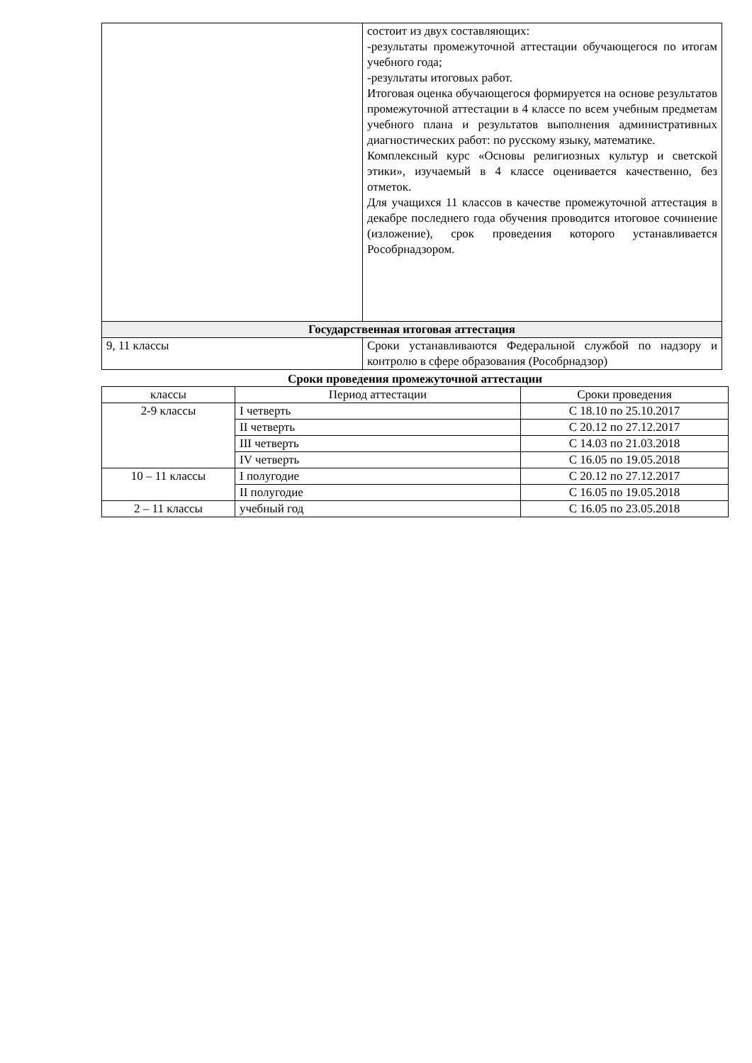| | состоит из двух составляющих: -результаты промежуточной аттестации обучающегося по итогам учебного года; -результаты итоговых работ. Итоговая оценка обучающегося формируется на основе результатов промежуточной аттестации в 4 классе по всем учебным предметам учебного плана и результатов выполнения административных диагностических работ: по русскому языку, математике. Комплексный курс «Основы религиозных культур и светской этики», изучаемый в 4 классе оценивается качественно, без отметок. Для учащихся 11 классов в качестве промежуточной аттестация в декабре последнего года обучения проводится итоговое сочинение (изложение), срок проведения которого устанавливается Рособрнадзором. |
| Государственная итоговая аттестация | |
| 9, 11 классы | Сроки устанавливаются Федеральной службой по надзору и контролю в сфере образования (Рособрнадзор) |
Сроки проведения промежуточной аттестации
| классы | Период аттестации | Сроки проведения |
| --- | --- | --- |
| 2-9 классы | I четверть | С 18.10 по 25.10.2017 |
| | II четверть | С 20.12 по 27.12.2017 |
| | III четверть | С 14.03 по 21.03.2018 |
| | IV четверть | С 16.05 по 19.05.2018 |
| 10 – 11 классы | I полугодие | С 20.12 по 27.12.2017 |
| | II полугодие | С 16.05 по 19.05.2018 |
| 2 – 11 классы | учебный год | С 16.05 по 23.05.2018 |